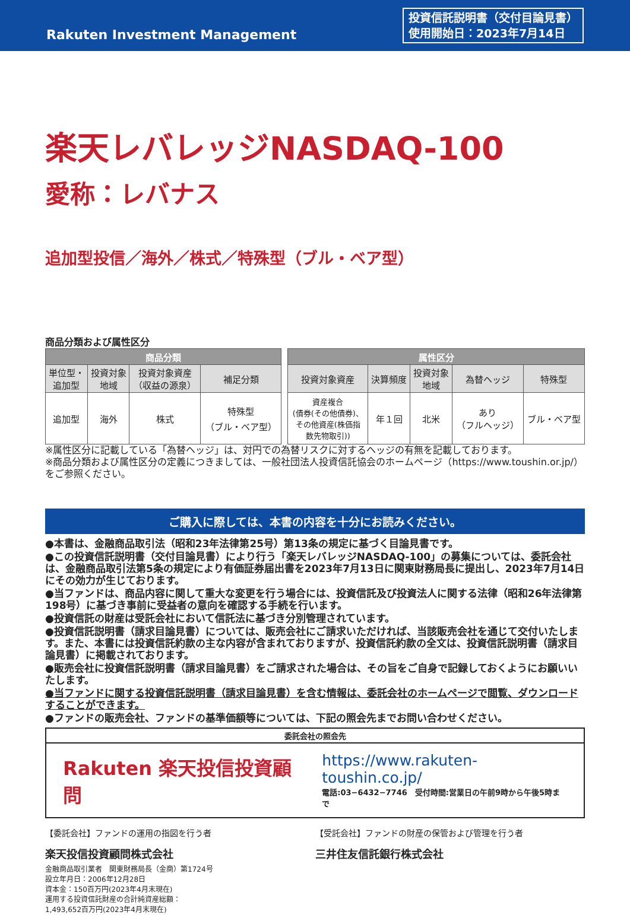Rakuten Investment Management
投資信託説明書（交付目論見書）
使用開始日：2023年7月14日
楽天レバレッジNASDAQ-100
愛称：レバナス
追加型投信／海外／株式／特殊型（ブル・ベア型）
商品分類および属性区分
| 商品分類 | | | | | 属性区分 | | | | |
| 単位型・ 追加型 | 投資対象 地域 | 投資対象資産 （収益の源泉） | 補足分類 | | 投資対象資産 | 決算頻度 | 投資対象 地域 | 為替ヘッジ | 特殊型 |
| 追加型 | 海外 | 株式 | 特殊型 （ブル・ベア型） | | 資産複合 (債券(その他債券)、 その他資産(株価指 数先物取引)) | 年１回 | 北米 | あり （フルヘッジ） | ブル・ベア型 |
※属性区分に記載している「為替ヘッジ」は、対円での為替リスクに対するヘッジの有無を記載しております。
※商品分類および属性区分の定義につきましては、一般社団法人投資信託協会のホームページ（https://www.toushin.or.jp/）をご参照ください。
ご購入に際しては、本書の内容を十分にお読みください。
●本書は、金融商品取引法（昭和23年法律第25号）第13条の規定に基づく目論見書です。
●この投資信託説明書（交付目論見書）により行う「楽天レバレッジNASDAQ-100」の募集については、委託会社は、金融商品取引法第5条の規定により有価証券届出書を2023年7月13日に関東財務局長に提出し、2023年7月14日にその効力が生じております。
●当ファンドは、商品内容に関して重大な変更を行う場合には、投資信託及び投資法人に関する法律（昭和26年法律第198号）に基づき事前に受益者の意向を確認する手続を行います。
●投資信託の財産は受託会社において信託法に基づき分別管理されています。
●投資信託説明書（請求目論見書）については、販売会社にご請求いただければ、当該販売会社を通じて交付いたします。また、本書には投資信託約款の主な内容が含まれておりますが、投資信託約款の全文は、投資信託説明書（請求目論見書）に掲載されております。
●販売会社に投資信託説明書（請求目論見書）をご請求された場合は、その旨をご自身で記録しておくようにお願いいたします。
●当ファンドに関する投資信託説明書（請求目論見書）を含む情報は、委託会社のホームページで閲覧、ダウンロードすることができます。
●ファンドの販売会社、ファンドの基準価額等については、下記の照会先までお問い合わせください。
委託会社の照会先
Rakuten 楽天投信投資顧問
https://www.rakuten-toushin.co.jp/
電話:03−6432−7746　受付時間:営業日の午前9時から午後5時まで
【委託会社】ファンドの運用の指図を行う者
楽天投信投資顧問株式会社
金融商品取引業者　関東財務局長（金商）第1724号
設立年月日：2006年12月28日
資本金：150百万円(2023年4月末現在)
運用する投資信託財産の合計純資産総額：
1,493,652百万円(2023年4月末現在)
【受託会社】ファンドの財産の保管および管理を行う者
三井住友信託銀行株式会社